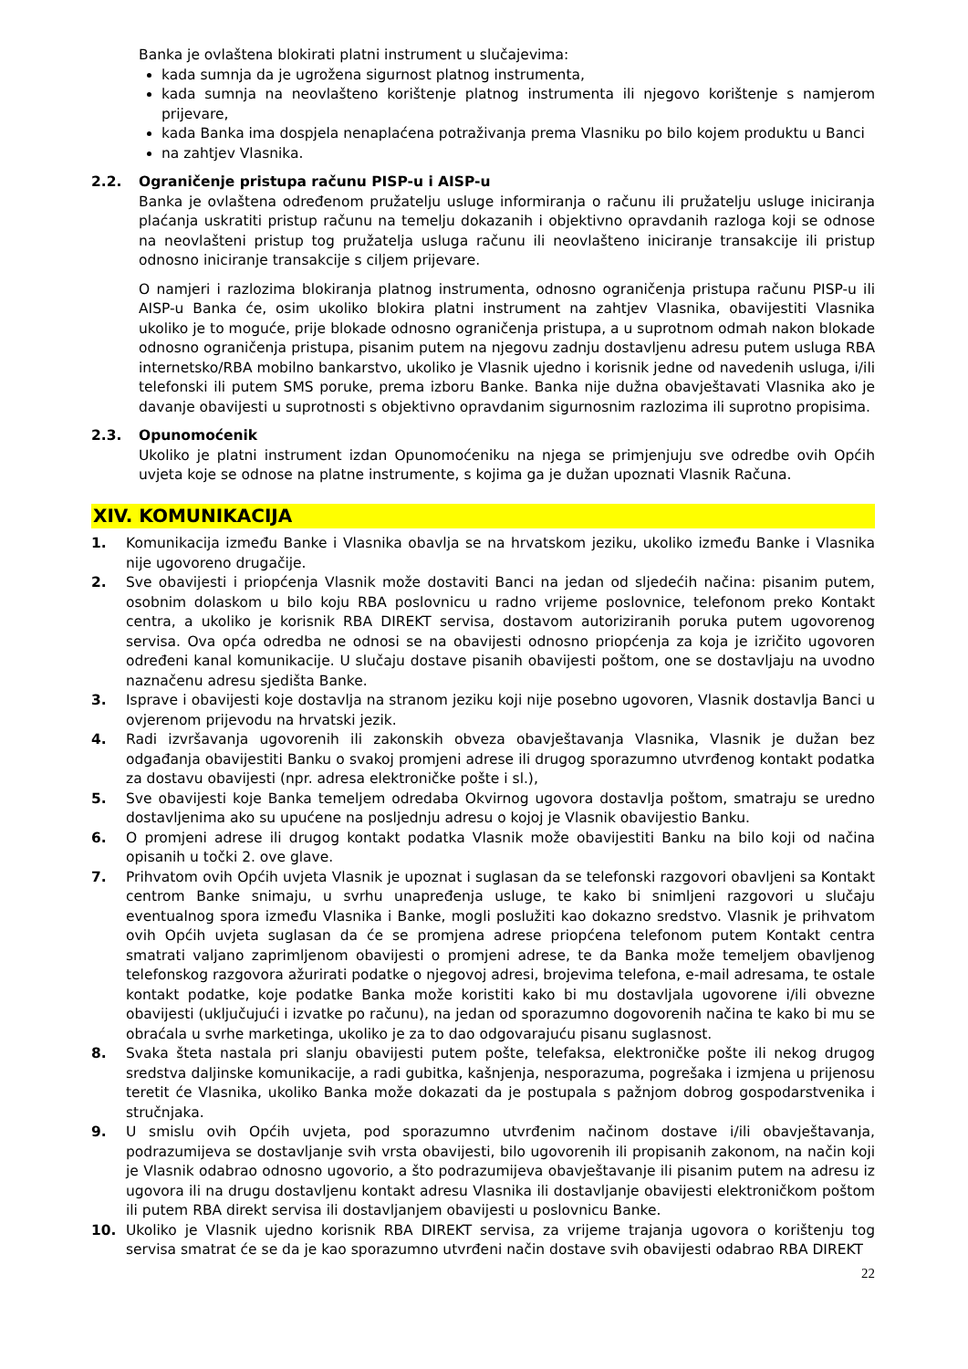Banka je ovlaštena blokirati platni instrument u slučajevima:
kada sumnja da je ugrožena sigurnost platnog instrumenta,
kada sumnja na neovlašteno korištenje platnog instrumenta ili njegovo korištenje s namjerom prijevare,
kada Banka ima dospjela nenaplaćena potraživanja prema Vlasniku po bilo kojem produktu u Banci
na zahtjev Vlasnika.
2.2. Ograničenje pristupa računu PISP-u i AISP-u
Banka je ovlaštena određenom pružatelju usluge informiranja o računu ili pružatelju usluge iniciranja plaćanja uskratiti pristup računu na temelju dokazanih i objektivno opravdanih razloga koji se odnose na neovlašteni pristup tog pružatelja usluga računu ili neovlašteno iniciranje transakcije ili pristup odnosno iniciranje transakcije s ciljem prijevare.
O namjeri i razlozima blokiranja platnog instrumenta, odnosno ograničenja pristupa računu PISP-u ili AISP-u Banka će, osim ukoliko blokira platni instrument na zahtjev Vlasnika, obavijestiti Vlasnika ukoliko je to moguće, prije blokade odnosno ograničenja pristupa, a u suprotnom odmah nakon blokade odnosno ograničenja pristupa, pisanim putem na njegovu zadnju dostavljenu adresu putem usluga RBA internetsko/RBA mobilno bankarstvo, ukoliko je Vlasnik ujedno i korisnik jedne od navedenih usluga, i/ili telefonski ili putem SMS poruke, prema izboru Banke. Banka nije dužna obavještavati Vlasnika ako je davanje obavijesti u suprotnosti s objektivno opravdanim sigurnosnim razlozima ili suprotno propisima.
2.3. Opunomoćenik
Ukoliko je platni instrument izdan Opunomoćeniku na njega se primjenjuju sve odredbe ovih Općih uvjeta koje se odnose na platne instrumente, s kojima ga je dužan upoznati Vlasnik Računa.
XIV. KOMUNIKACIJA
1. Komunikacija između Banke i Vlasnika obavlja se na hrvatskom jeziku, ukoliko između Banke i Vlasnika nije ugovoreno drugačije.
2. Sve obavijesti i priopćenja Vlasnik može dostaviti Banci na jedan od sljedećih načina: pisanim putem, osobnim dolaskom u bilo koju RBA poslovnicu u radno vrijeme poslovnice, telefonom preko Kontakt centra, a ukoliko je korisnik RBA DIREKT servisa, dostavom autoriziranih poruka putem ugovorenog servisa. Ova opća odredba ne odnosi se na obavijesti odnosno priopćenja za koja je izričito ugovoren određeni kanal komunikacije. U slučaju dostave pisanih obavijesti poštom, one se dostavljaju na uvodno naznačenu adresu sjedišta Banke.
3. Isprave i obavijesti koje dostavlja na stranom jeziku koji nije posebno ugovoren, Vlasnik dostavlja Banci u ovjerenom prijevodu na hrvatski jezik.
4. Radi izvršavanja ugovorenih ili zakonskih obveza obavještavanja Vlasnika, Vlasnik je dužan bez odgađanja obavijestiti Banku o svakoj promjeni adrese ili drugog sporazumno utvrđenog kontakt podatka za dostavu obavijesti (npr. adresa elektroničke pošte i sl.),
5. Sve obavijesti koje Banka temeljem odredaba Okvirnog ugovora dostavlja poštom, smatraju se uredno dostavljenima ako su upućene na posljednju adresu o kojoj je Vlasnik obavijestio Banku.
6. O promjeni adrese ili drugog kontakt podatka Vlasnik može obavijestiti Banku na bilo koji od načina opisanih u točki 2. ove glave.
7. Prihvatom ovih Općih uvjeta Vlasnik je upoznat i suglasan da se telefonski razgovori obavljeni sa Kontakt centrom Banke snimaju, u svrhu unapređenja usluge, te kako bi snimljeni razgovori u slučaju eventualnog spora između Vlasnika i Banke, mogli poslužiti kao dokazno sredstvo. Vlasnik je prihvatom ovih Općih uvjeta suglasan da će se promjena adrese priopćena telefonom putem Kontakt centra smatrati valjano zaprimljenom obavijesti o promjeni adrese, te da Banka može temeljem obavljenog telefonskog razgovora ažurirati podatke o njegovoj adresi, brojevima telefona, e-mail adresama, te ostale kontakt podatke, koje podatke Banka može koristiti kako bi mu dostavljala ugovorene i/ili obvezne obavijesti (uključujući i izvatke po računu), na jedan od sporazumno dogovorenih načina te kako bi mu se obraćala u svrhe marketinga, ukoliko je za to dao odgovarajuću pisanu suglasnost.
8. Svaka šteta nastala pri slanju obavijesti putem pošte, telefaksa, elektroničke pošte ili nekog drugog sredstva daljinske komunikacije, a radi gubitka, kašnjenja, nesporazuma, pogrešaka i izmjena u prijenosu teretit će Vlasnika, ukoliko Banka može dokazati da je postupala s pažnjom dobrog gospodarstvenika i stručnjaka.
9. U smislu ovih Općih uvjeta, pod sporazumno utvrđenim načinom dostave i/ili obavještavanja, podrazumijeva se dostavljanje svih vrsta obavijesti, bilo ugovorenih ili propisanih zakonom, na način koji je Vlasnik odabrao odnosno ugovorio, a što podrazumijeva obavještavanje ili pisanim putem na adresu iz ugovora ili na drugu dostavljenu kontakt adresu Vlasnika ili dostavljanje obavijesti elektroničkom poštom ili putem RBA direkt servisa ili dostavljanjem obavijesti u poslovnicu Banke.
10. Ukoliko je Vlasnik ujedno korisnik RBA DIREKT servisa, za vrijeme trajanja ugovora o korištenju tog servisa smatrat će se da je kao sporazumno utvrđeni način dostave svih obavijesti odabrao RBA DIREKT
22